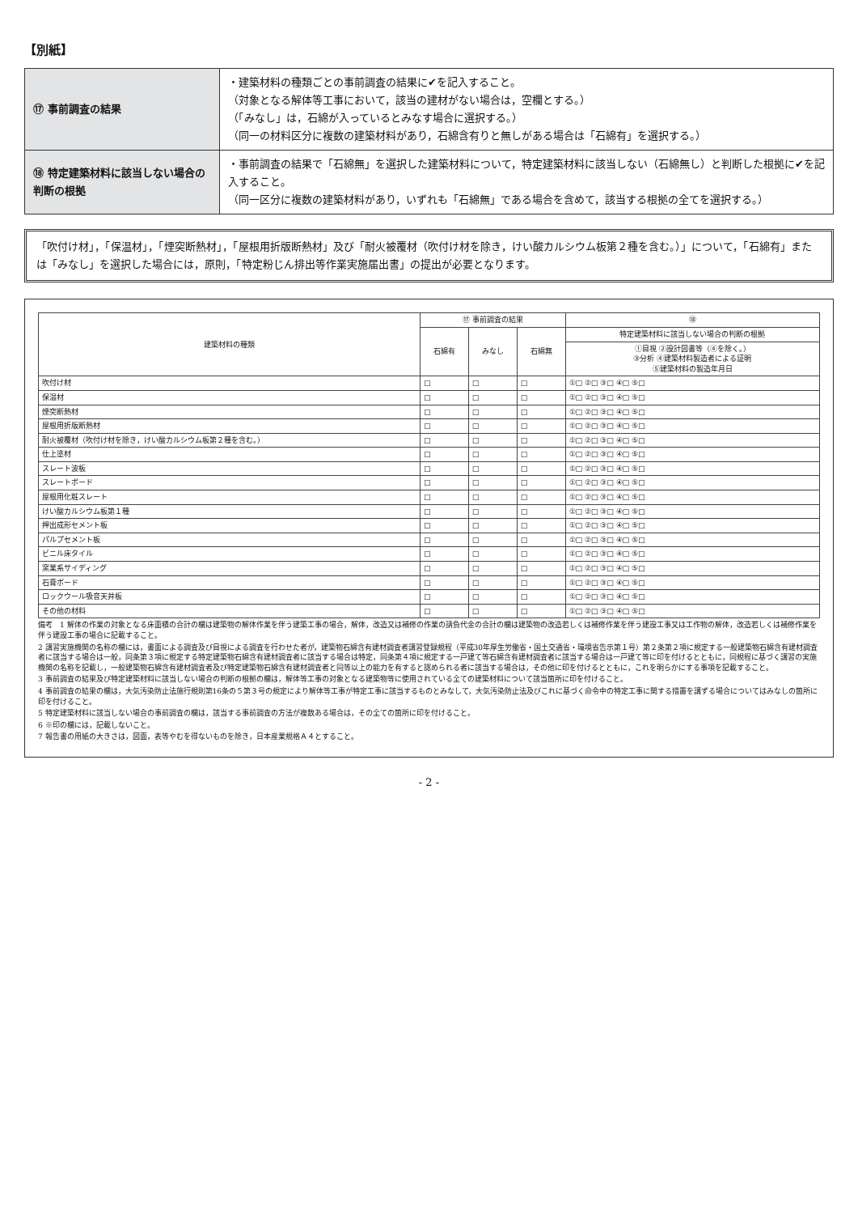【別紙】
| ⑰ 事前調査の結果 | ・建築材料の種類ごとの事前調査の結果に✔を記入すること。 （対象となる解体等工事において，該当の建材がない場合は，空欄とする。） （「みなし」は，石綿が入っているとみなす場合に選択する。） （同一の材料区分に複数の建築材料があり，石綿含有りと無しがある場合は「石綿有」を選択する。） |
| ⑱ 特定建築材料に該当しない場合の判断の根拠 | ・事前調査の結果で「石綿無」を選択した建築材料について，特定建築材料に該当しない（石綿無し）と判断した根拠に✔を記入すること。 （同一区分に複数の建築材料があり，いずれも「石綿無」である場合を含めて，該当する根拠の全てを選択する。） |
「吹付け材」，「保温材」，「煙突断熱材」，「屋根用折版断熱材」及び「耐火被覆材（吹付け材を除き，けい酸カルシウム板第２種を含む。）」について，「石綿有」または「みなし」を選択した場合には，原則，「特定粉じん排出等作業実施届出書」の提出が必要となります。
| 建築材料の種類 | ⑰ 事前調査の結果 | | | ⑱ |
| --- | --- | --- | --- | --- |
| | 石綿有 | みなし | 石綿無 | 特定建築材料に該当しない場合の判断の根拠 |
| | | | | ①目視 ②設計図書等（④を除く。） ③分析 ④建築材料製造者による証明 ⑤建築材料の製造年月日 |
| 吹付け材 | □ | □ | □ | ①□ ②□ ③□ ④□ ⑤□ |
| 保温材 | □ | □ | □ | ①□ ②□ ③□ ④□ ⑤□ |
| 煙突断熱材 | □ | □ | □ | ①□ ②□ ③□ ④□ ⑤□ |
| 屋根用折版断熱材 | □ | □ | □ | ①□ ②□ ③□ ④□ ⑤□ |
| 耐火被覆材（吹付け材を除き，けい酸カルシウム板第２種を含む。） | □ | □ | □ | ①□ ②□ ③□ ④□ ⑤□ |
| 仕上塗材 | □ | □ | □ | ①□ ②□ ③□ ④□ ⑤□ |
| スレート波板 | □ | □ | □ | ①□ ②□ ③□ ④□ ⑤□ |
| スレートボード | □ | □ | □ | ①□ ②□ ③□ ④□ ⑤□ |
| 屋根用化粧スレート | □ | □ | □ | ①□ ②□ ③□ ④□ ⑤□ |
| けい酸カルシウム板第１種 | □ | □ | □ | ①□ ②□ ③□ ④□ ⑤□ |
| 押出成形セメント板 | □ | □ | □ | ①□ ②□ ③□ ④□ ⑤□ |
| パルプセメント板 | □ | □ | □ | ①□ ②□ ③□ ④□ ⑤□ |
| ビニル床タイル | □ | □ | □ | ①□ ②□ ③□ ④□ ⑤□ |
| 窯業系サイディング | □ | □ | □ | ①□ ②□ ③□ ④□ ⑤□ |
| 石膏ボード | □ | □ | □ | ①□ ②□ ③□ ④□ ⑤□ |
| ロックウール吸音天井板 | □ | □ | □ | ①□ ②□ ③□ ④□ ⑤□ |
| その他の材料 | □ | □ | □ | ①□ ②□ ③□ ④□ ⑤□ |
備考　1 解体の作業の対象となる床面積の合計の欄は建築物の解体作業を伴う建築工事の場合，解体，改造又は補修の作業の請負代金の合計の欄は建築物の改造若しくは補修作業を伴う建設工事又は工作物の解体，改造若しくは補修作業を伴う建設工事の場合に記載すること。
2 講習実施機関の名称の欄には，書面による調査及び目視による調査を行わせた者が，建築物石綿含有建材調査者講習登録規程（平成30年厚生労働省・国土交通省・環境省告示第１号）第２条第２項に規定する一般建築物石綿含有建材調査者に該当する場合は一般，同条第３項に規定する特定建築物石綿含有建材調査者に該当する場合は特定，同条第４項に規定する一戸建て等石綿含有建材調査者に該当する場合は一戸建て等に印を付けるとともに，同規程に基づく講習の実施機関の名称を記載し，一般建築物石綿含有建材調査者及び特定建築物石綿含有建材調査者と同等以上の能力を有すると認められる者に該当する場合は，その他に印を付けるとともに，これを明らかにする事項を記載すること。
3 事前調査の結果及び特定建築材料に該当しない場合の判断の根拠の欄は，解体等工事の対象となる建築物等に使用されている全ての建築材料について該当箇所に印を付けること。
4 事前調査の結果の欄は，大気汚染防止法施行規則第16条の５第３号の規定により解体等工事が特定工事に該当するものとみなして，大気汚染防止法及びこれに基づく命令中の特定工事に関する措置を講ずる場合についてはみなしの箇所に印を付けること。
5 特定建築材料に該当しない場合の事前調査の欄は，該当する事前調査の方法が複数ある場合は，その全ての箇所に印を付けること。
6 ※印の欄には，記載しないこと。
7 報告書の用紙の大きさは，図面，表等やむを得ないものを除き，日本産業規格Ａ４とすること。
- 2 -